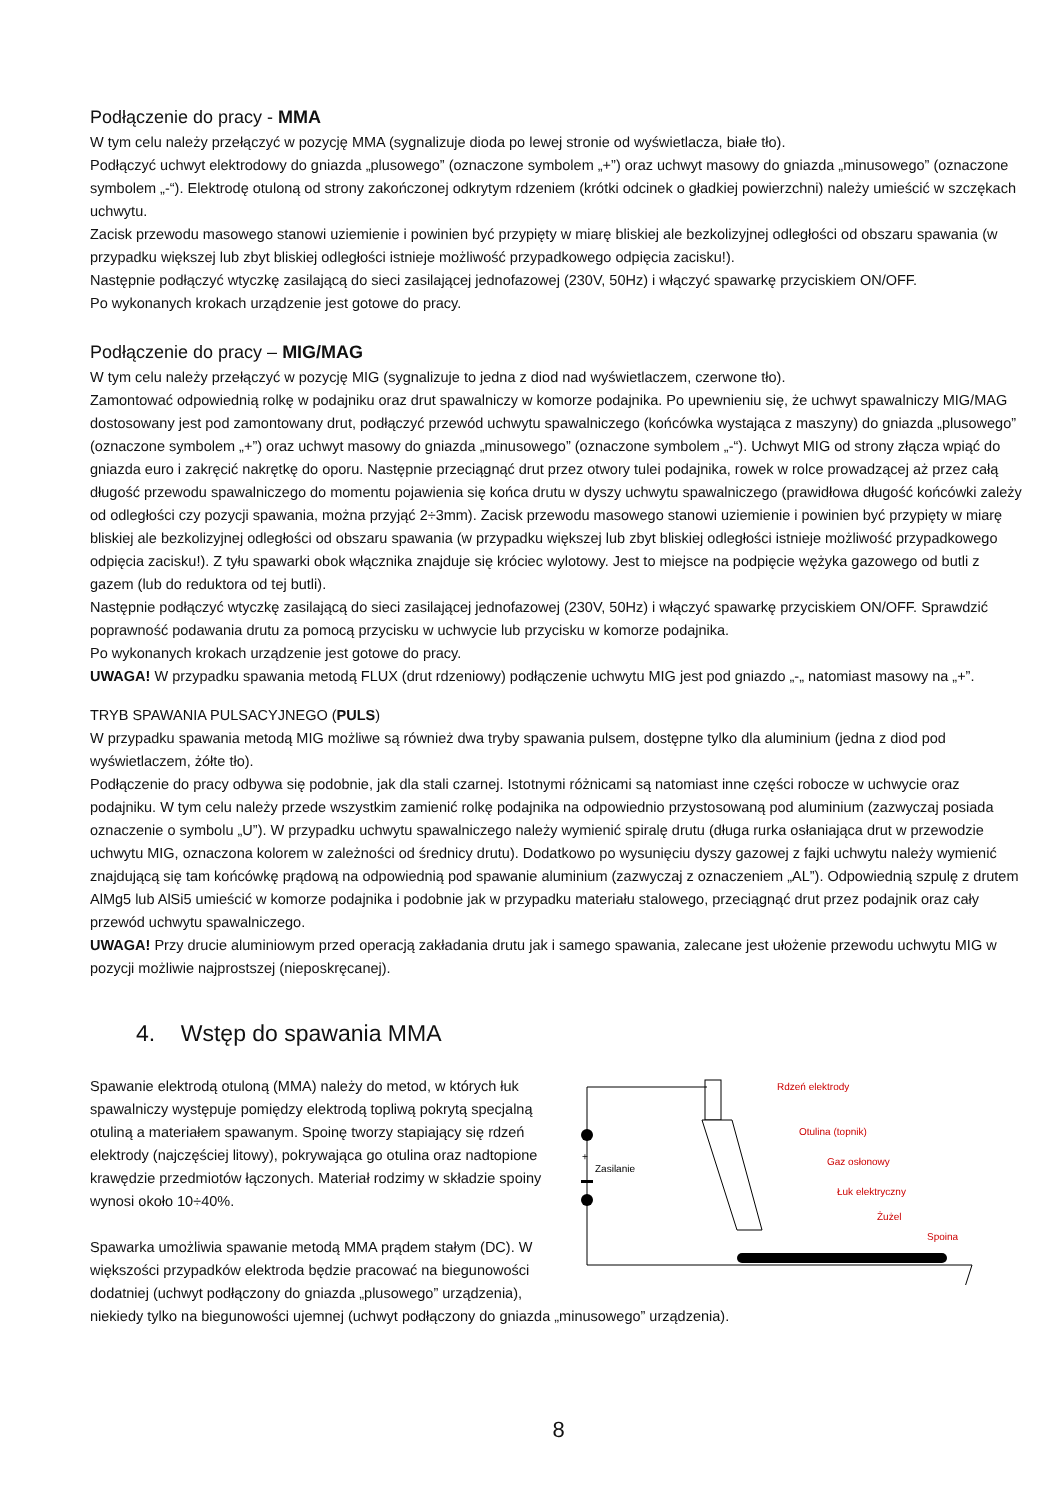Podłączenie do pracy - MMA
W tym celu należy przełączyć w pozycję MMA (sygnalizuje dioda po lewej stronie od wyświetlacza, białe tło).
Podłączyć uchwyt elektrodowy do gniazda „plusowego” (oznaczone symbolem „+”) oraz uchwyt masowy do gniazda „minusowego” (oznaczone symbolem „-“). Elektrodę otuloną od strony zakończonej odkrytym rdzeniem (krótki odcinek o gładkiej powierzchni) należy umieścić w szczękach uchwytu.
Zacisk przewodu masowego stanowi uziemienie i powinien być przypięty w miarę bliskiej ale bezkolizyjnej odległości od obszaru spawania (w przypadku większej lub zbyt bliskiej odległości istnieje możliwość przypadkowego odpięcia zacisku!).
Następnie podłączyć wtyczkę zasilającą do sieci zasilającej jednofazowej (230V, 50Hz) i włączyć spawarkę przyciskiem ON/OFF.
Po wykonanych krokach urządzenie jest gotowe do pracy.
Podłączenie do pracy – MIG/MAG
W tym celu należy przełączyć w pozycję MIG (sygnalizuje to jedna z diod nad wyświetlaczem, czerwone tło).
Zamontować odpowiednią rolkę w podajniku oraz drut spawalniczy w komorze podajnika. Po upewnieniu się, że uchwyt spawalniczy MIG/MAG dostosowany jest pod zamontowany drut, podłączyć przewód uchwytu spawalniczego (końcówka wystająca z maszyny) do gniazda „plusowego” (oznaczone symbolem „+”) oraz uchwyt masowy do gniazda „minusowego” (oznaczone symbolem „-“). Uchwyt MIG od strony złącza wpiąć do gniazda euro i zakręcić nakrętkę do oporu. Następnie przeciągnąć drut przez otwory tulei podajnika, rowek w rolce prowadzącej aż przez całą długość przewodu spawalniczego do momentu pojawienia się końca drutu w dyszy uchwytu spawalniczego (prawidłowa długość końcówki zależy od odległości czy pozycji spawania, można przyjąć 2÷3mm). Zacisk przewodu masowego stanowi uziemienie i powinien być przypięty w miarę bliskiej ale bezkolizyjnej odległości od obszaru spawania (w przypadku większej lub zbyt bliskiej odległości istnieje możliwość przypadkowego odpięcia zacisku!). Z tyłu spawarki obok włącznika znajduje się króciec wylotowy. Jest to miejsce na podpięcie wężyka gazowego od butli z gazem (lub do reduktora od tej butli).
Następnie podłączyć wtyczkę zasilającą do sieci zasilającej jednofazowej (230V, 50Hz) i włączyć spawarkę przyciskiem ON/OFF. Sprawdzić poprawność podawania drutu za pomocą przycisku w uchwycie lub przycisku w komorze podajnika.
Po wykonanych krokach urządzenie jest gotowe do pracy.
UWAGA! W przypadku spawania metodą FLUX (drut rdzeniowy) podłączenie uchwytu MIG jest pod gniazdo „-„ natomiast masowy na „+”.
TRYB SPAWANIA PULSACYJNEGO (PULS)
W przypadku spawania metodą MIG możliwe są również dwa tryby spawania pulsem, dostępne tylko dla aluminium (jedna z diod pod wyświetlaczem, żółte tło).
Podłączenie do pracy odbywa się podobnie, jak dla stali czarnej. Istotnymi różnicami są natomiast inne części robocze w uchwycie oraz podajniku. W tym celu należy przede wszystkim zamienić rolkę podajnika na odpowiednio przystosowaną pod aluminium (zazwyczaj posiada oznaczenie o symbolu „U”). W przypadku uchwytu spawalniczego należy wymienić spiralę drutu (długa rurka osłaniająca drut w przewodzie uchwytu MIG, oznaczona kolorem w zależności od średnicy drutu). Dodatkowo po wysunięciu dyszy gazowej z fajki uchwytu należy wymienić znajdującą się tam końcówkę prądową na odpowiednią pod spawanie aluminium (zazwyczaj z oznaczeniem „AL”). Odpowiednią szpulę z drutem AlMg5 lub AlSi5 umieścić w komorze podajnika i podobnie jak w przypadku materiału stalowego, przeciągnąć drut przez podajnik oraz cały przewód uchwytu spawalniczego.
UWAGA! Przy drucie aluminiowym przed operacją zakładania drutu jak i samego spawania, zalecane jest ułożenie przewodu uchwytu MIG w pozycji możliwie najprostszej (nieposkręcanej).
4. Wstęp do spawania MMA
+
Zasilanie
Rdzeń elektrody
Otulina (topnik)
Gaz osłonowy
Łuk elektryczny
Żużel
Spoina
Spawanie elektrodą otuloną (MMA) należy do metod, w których łuk spawalniczy występuje pomiędzy elektrodą topliwą pokrytą specjalną otuliną a materiałem spawanym. Spoinę tworzy stapiający się rdzeń elektrody (najczęściej litowy), pokrywająca go otulina oraz nadtopione krawędzie przedmiotów łączonych. Materiał rodzimy w składzie spoiny wynosi około 10÷40%.
Spawarka umożliwia spawanie metodą MMA prądem stałym (DC). W większości przypadków elektroda będzie pracować na biegunowości dodatniej (uchwyt podłączony do gniazda „plusowego” urządzenia), niekiedy tylko na biegunowości ujemnej (uchwyt podłączony do gniazda „minusowego” urządzenia).
8